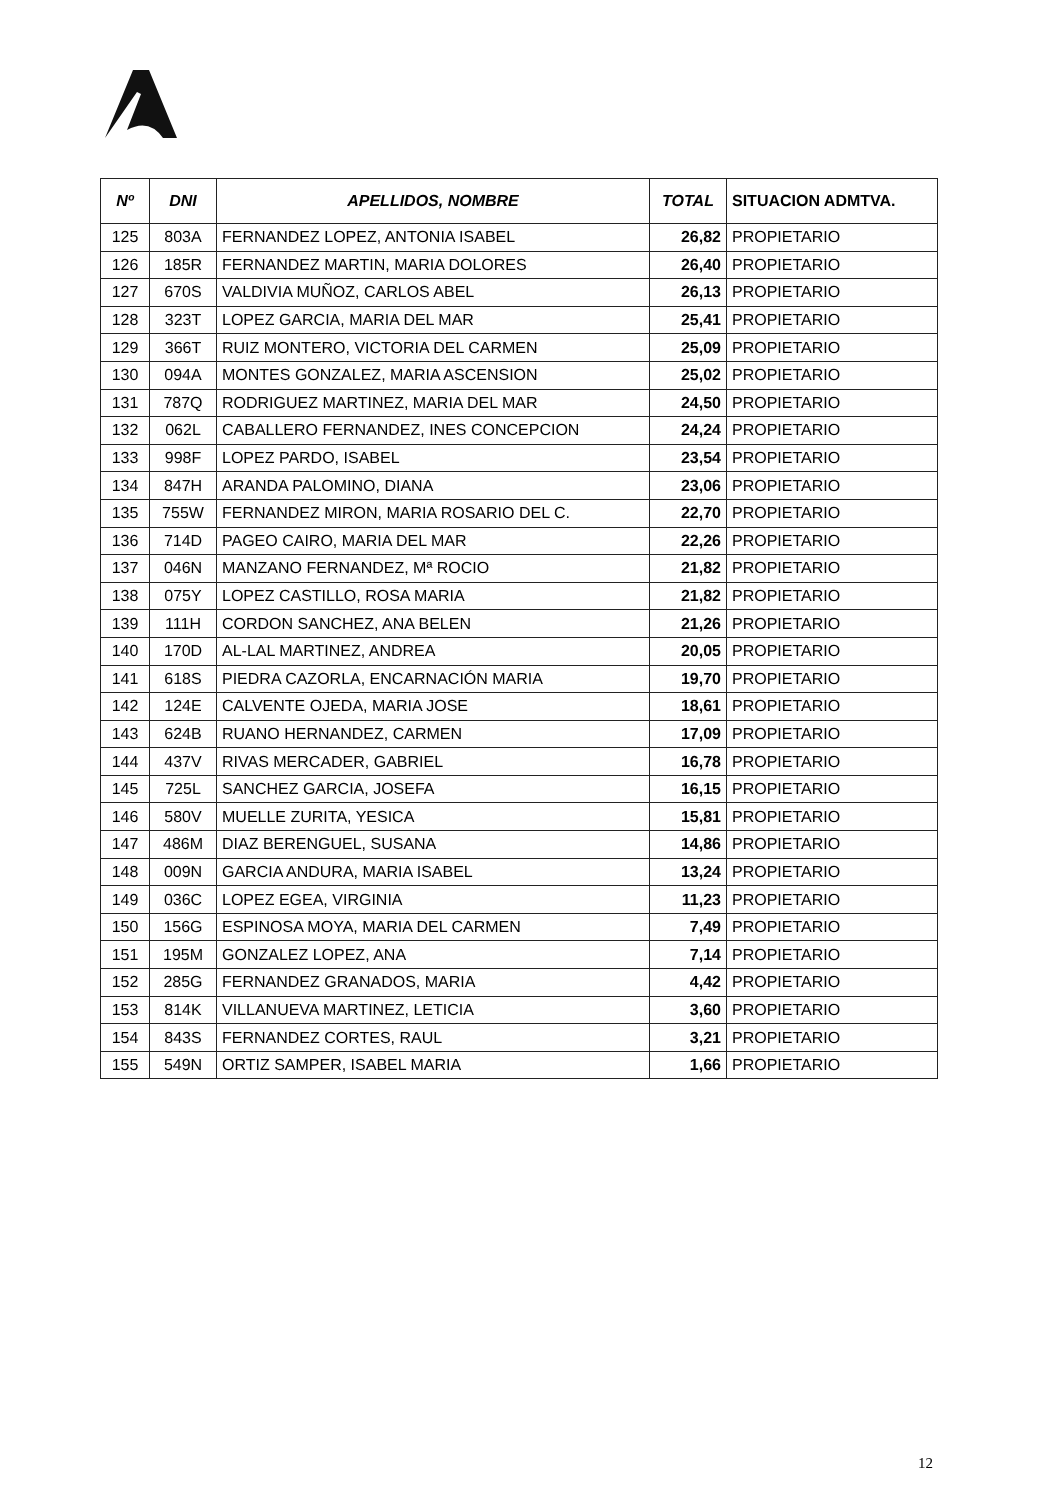| Nº | DNI | APELLIDOS, NOMBRE | TOTAL | SITUACION ADMTVA. |
| --- | --- | --- | --- | --- |
| 125 | 803A | FERNANDEZ LOPEZ, ANTONIA ISABEL | 26,82 | PROPIETARIO |
| 126 | 185R | FERNANDEZ MARTIN, MARIA DOLORES | 26,40 | PROPIETARIO |
| 127 | 670S | VALDIVIA MUÑOZ, CARLOS ABEL | 26,13 | PROPIETARIO |
| 128 | 323T | LOPEZ GARCIA, MARIA DEL MAR | 25,41 | PROPIETARIO |
| 129 | 366T | RUIZ MONTERO, VICTORIA DEL CARMEN | 25,09 | PROPIETARIO |
| 130 | 094A | MONTES GONZALEZ, MARIA ASCENSION | 25,02 | PROPIETARIO |
| 131 | 787Q | RODRIGUEZ MARTINEZ, MARIA DEL MAR | 24,50 | PROPIETARIO |
| 132 | 062L | CABALLERO FERNANDEZ, INES CONCEPCION | 24,24 | PROPIETARIO |
| 133 | 998F | LOPEZ PARDO, ISABEL | 23,54 | PROPIETARIO |
| 134 | 847H | ARANDA PALOMINO, DIANA | 23,06 | PROPIETARIO |
| 135 | 755W | FERNANDEZ MIRON, MARIA ROSARIO DEL C. | 22,70 | PROPIETARIO |
| 136 | 714D | PAGEO CAIRO, MARIA DEL MAR | 22,26 | PROPIETARIO |
| 137 | 046N | MANZANO FERNANDEZ, Mª ROCIO | 21,82 | PROPIETARIO |
| 138 | 075Y | LOPEZ CASTILLO, ROSA MARIA | 21,82 | PROPIETARIO |
| 139 | 111H | CORDON SANCHEZ, ANA BELEN | 21,26 | PROPIETARIO |
| 140 | 170D | AL-LAL MARTINEZ, ANDREA | 20,05 | PROPIETARIO |
| 141 | 618S | PIEDRA CAZORLA, ENCARNACIÓN MARIA | 19,70 | PROPIETARIO |
| 142 | 124E | CALVENTE OJEDA, MARIA JOSE | 18,61 | PROPIETARIO |
| 143 | 624B | RUANO HERNANDEZ, CARMEN | 17,09 | PROPIETARIO |
| 144 | 437V | RIVAS MERCADER, GABRIEL | 16,78 | PROPIETARIO |
| 145 | 725L | SANCHEZ GARCIA, JOSEFA | 16,15 | PROPIETARIO |
| 146 | 580V | MUELLE ZURITA, YESICA | 15,81 | PROPIETARIO |
| 147 | 486M | DIAZ BERENGUEL, SUSANA | 14,86 | PROPIETARIO |
| 148 | 009N | GARCIA ANDURA, MARIA ISABEL | 13,24 | PROPIETARIO |
| 149 | 036C | LOPEZ EGEA, VIRGINIA | 11,23 | PROPIETARIO |
| 150 | 156G | ESPINOSA MOYA, MARIA DEL CARMEN | 7,49 | PROPIETARIO |
| 151 | 195M | GONZALEZ LOPEZ, ANA | 7,14 | PROPIETARIO |
| 152 | 285G | FERNANDEZ GRANADOS, MARIA | 4,42 | PROPIETARIO |
| 153 | 814K | VILLANUEVA MARTINEZ, LETICIA | 3,60 | PROPIETARIO |
| 154 | 843S | FERNANDEZ CORTES, RAUL | 3,21 | PROPIETARIO |
| 155 | 549N | ORTIZ SAMPER, ISABEL MARIA | 1,66 | PROPIETARIO |
12